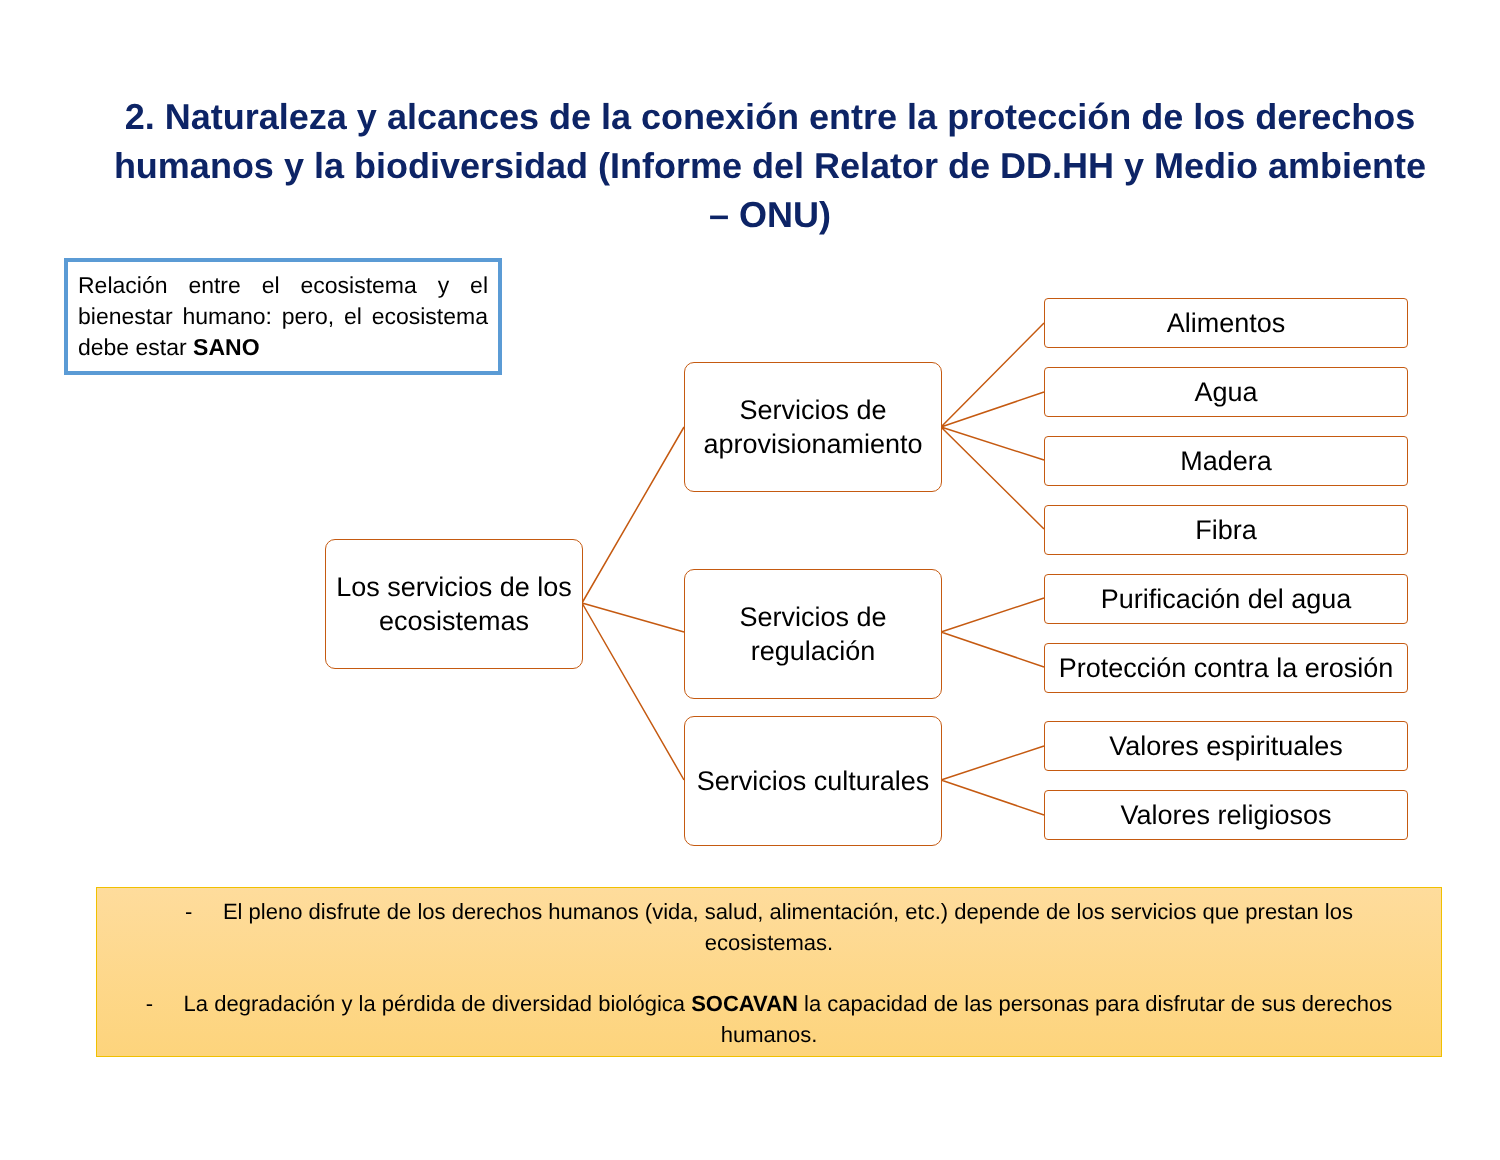2. Naturaleza y alcances de la conexión entre la protección de los derechos humanos y la biodiversidad (Informe del Relator de DD.HH y Medio ambiente – ONU)
Relación entre el ecosistema y el bienestar humano: pero, el ecosistema debe estar SANO
Los servicios de los ecosistemas
Servicios de aprovisionamiento
Servicios de regulación
Servicios culturales
Alimentos
Agua
Madera
Fibra
Purificación del agua
Protección contra la erosión
Valores espirituales
Valores religiosos
- El pleno disfrute de los derechos humanos (vida, salud, alimentación, etc.) depende de los servicios que prestan los ecosistemas.
- La degradación y la pérdida de diversidad biológica SOCAVAN la capacidad de las personas para disfrutar de sus derechos humanos.